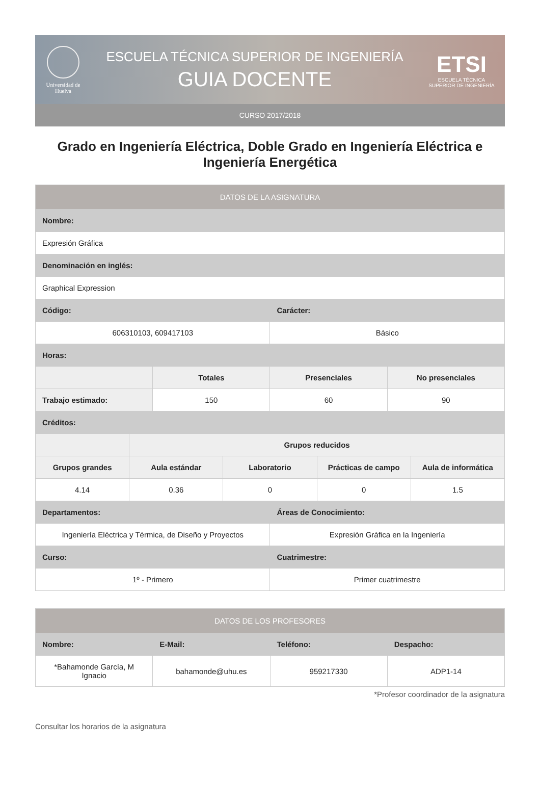Universidad de Huelva
ESCUELA TÉCNICA SUPERIOR DE INGENIERÍA
GUIA DOCENTE
ETSI
ESCUELA TÉCNICA SUPERIOR DE INGENIERÍA
CURSO 2017/2018
Grado en Ingeniería Eléctrica, Doble Grado en Ingeniería Eléctrica e Ingeniería Energética
| DATOS DE LA ASIGNATURA | | | | | | | |
| --- | --- | --- | --- | --- | --- | --- | --- |
| Nombre: | | | | | | | |
| Expresión Gráfica | | | | | | | |
| Denominación en inglés: | | | | | | | |
| Graphical Expression | | | | | | | |
| Código: | | | | Carácter: | | | |
| 606310103, 609417103 | | | | Básico | | | |
| Horas: | | | | | | | |
| | | Totales | | Presenciales | | No presenciales | |
| Trabajo estimado: | | 150 | | 60 | | 90 | |
| Créditos: | | | | | | | |
| | Grupos reducidos | | | | | | |
| Grupos grandes | Aula estándar | | Laboratorio | | Prácticas de campo | | Aula de informática |
| 4.14 | 0.36 | | 0 | | 0 | | 1.5 |
| Departamentos: | | | | Áreas de Conocimiento: | | | |
| Ingeniería Eléctrica y Térmica, de Diseño y Proyectos | | | | Expresión Gráfica en la Ingeniería | | | |
| Curso: | | | | Cuatrimestre: | | | |
| 1º - Primero | | | | Primer cuatrimestre | | | |
| DATOS DE LOS PROFESORES | | | |
| --- | --- | --- | --- |
| Nombre: | E-Mail: | Teléfono: | Despacho: |
| *Bahamonde García, M Ignacio | bahamonde@uhu.es | 959217330 | ADP1-14 |
*Profesor coordinador de la asignatura
Consultar los horarios de la asignatura